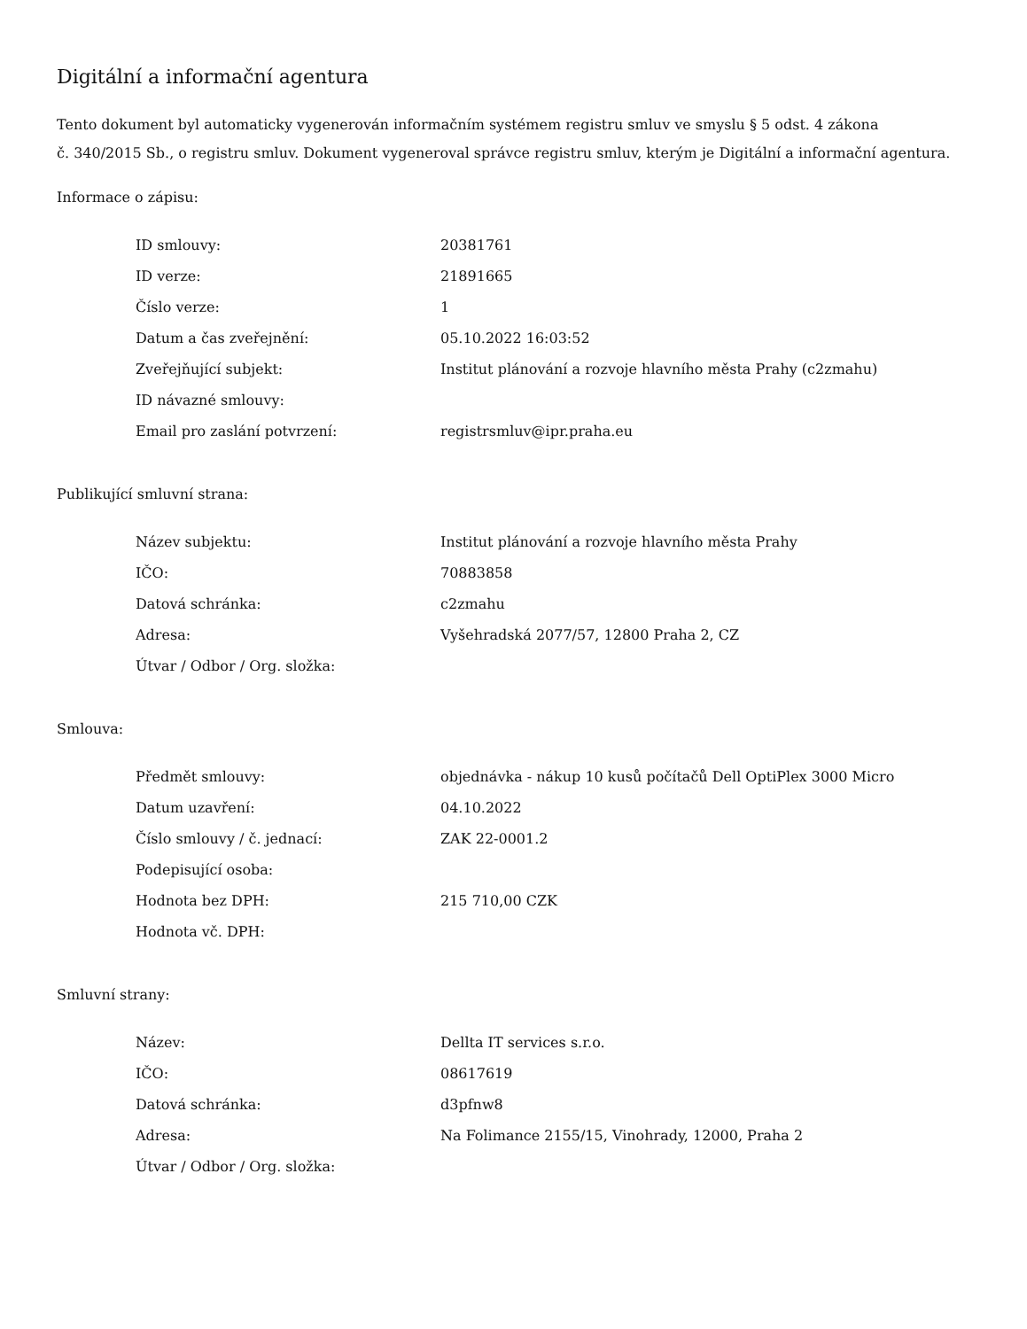Digitální a informační agentura
Tento dokument byl automaticky vygenerován informačním systémem registru smluv ve smyslu § 5 odst. 4 zákona
č. 340/2015 Sb., o registru smluv. Dokument vygeneroval správce registru smluv, kterým je Digitální a informační agentura.
Informace o zápisu:
| ID smlouvy: | 20381761 |
| ID verze: | 21891665 |
| Číslo verze: | 1 |
| Datum a čas zveřejnění: | 05.10.2022 16:03:52 |
| Zveřejňující subjekt: | Institut plánování a rozvoje hlavního města Prahy (c2zmahu) |
| ID návazné smlouvy: | |
| Email pro zaslání potvrzení: | registrsmluv@ipr.praha.eu |
Publikující smluvní strana:
| Název subjektu: | Institut plánování a rozvoje hlavního města Prahy |
| IČO: | 70883858 |
| Datová schránka: | c2zmahu |
| Adresa: | Vyšehradská 2077/57, 12800 Praha 2, CZ |
| Útvar / Odbor / Org. složka: | |
Smlouva:
| Předmět smlouvy: | objednávka - nákup 10 kusů počítačů Dell OptiPlex 3000 Micro |
| Datum uzavření: | 04.10.2022 |
| Číslo smlouvy / č. jednací: | ZAK 22-0001.2 |
| Podepisující osoba: | |
| Hodnota bez DPH: | 215 710,00 CZK |
| Hodnota vč. DPH: | |
Smluvní strany:
| Název: | Dellta IT services s.r.o. |
| IČO: | 08617619 |
| Datová schránka: | d3pfnw8 |
| Adresa: | Na Folimance 2155/15, Vinohrady, 12000, Praha 2 |
| Útvar / Odbor / Org. složka: | |